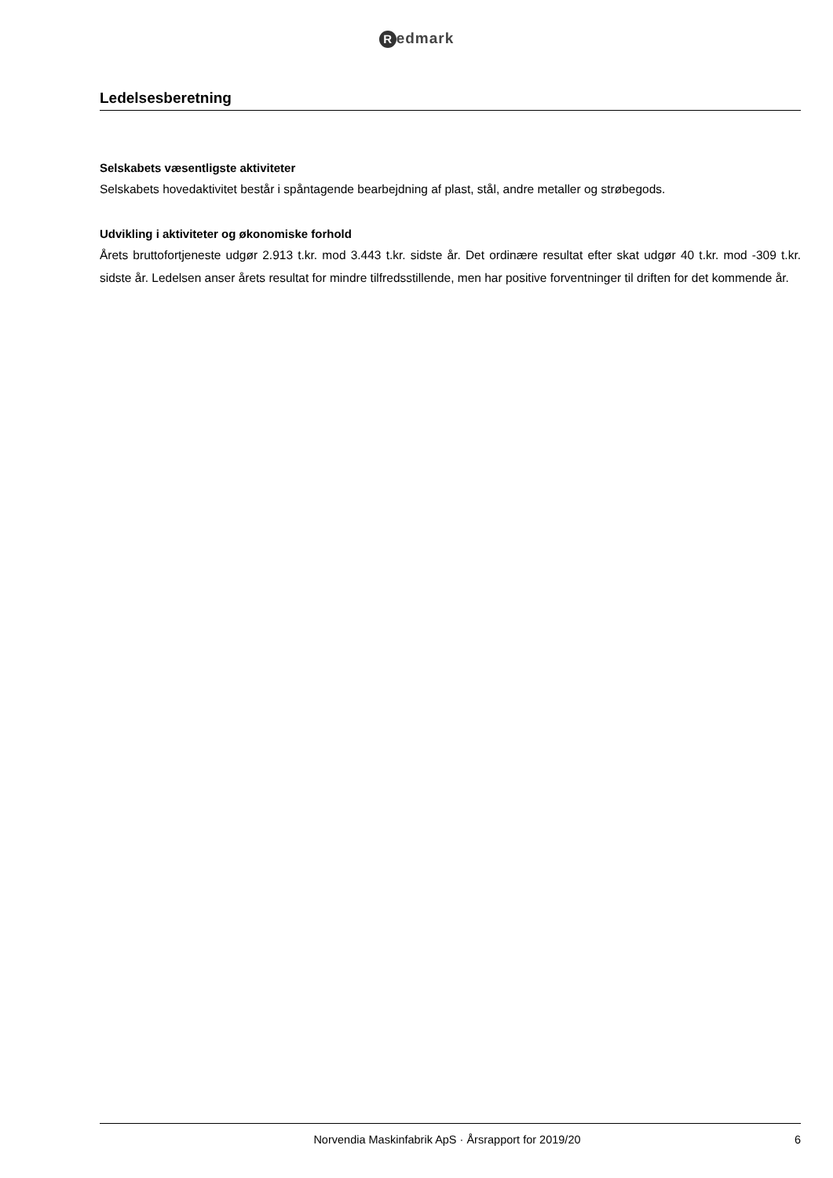Redmark
Ledelsesberetning
Selskabets væsentligste aktiviteter
Selskabets hovedaktivitet består i spåntagende bearbejdning af plast, stål, andre metaller og strøbegods.
Udvikling i aktiviteter og økonomiske forhold
Årets bruttofortjeneste udgør 2.913 t.kr. mod 3.443 t.kr. sidste år. Det ordinære resultat efter skat ud­gør 40 t.kr. mod -309 t.kr. sidste år. Ledelsen anser årets resultat for mindre tilfredsstillende, men har positive forventninger til driften for det kommende år.
Norvendia Maskinfabrik ApS · Årsrapport for 2019/20
6